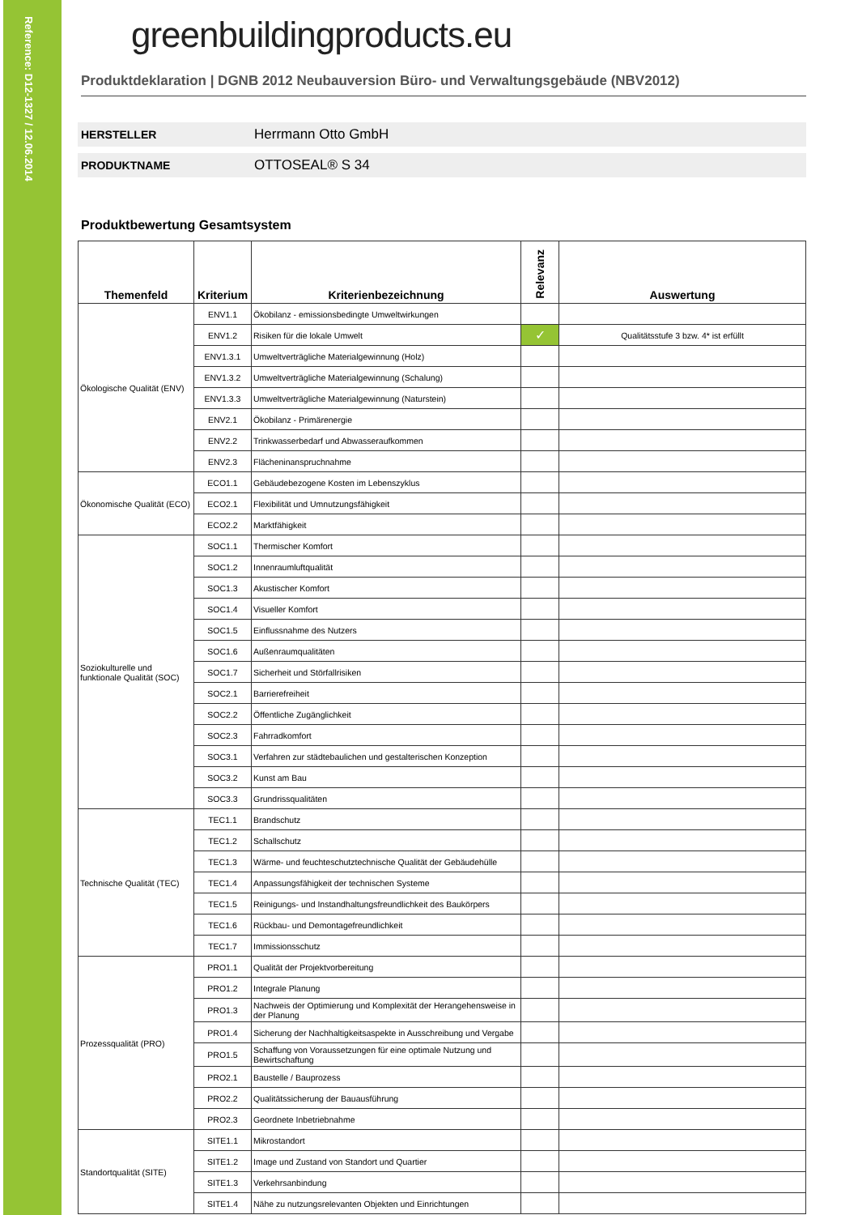Reference: D12-1327 / 12.06.2014
greenbuildingproducts.eu
Produktdeklaration | DGNB 2012 Neubauversion Büro- und Verwaltungsgebäude (NBV2012)
HERSTELLER Herrmann Otto GmbH
PRODUKTNAME OTTOSEAL® S 34
Produktbewertung Gesamtsystem
| Themenfeld | Kriterium | Kriterienbezeichnung | Relevanz | Auswertung |
| --- | --- | --- | --- | --- |
| Ökologische Qualität (ENV) | ENV1.1 | Ökobilanz - emissionsbedingte Umweltwirkungen | | |
| | ENV1.2 | Risiken für die lokale Umwelt | ✓ | Qualitätsstufe 3 bzw. 4* ist erfüllt |
| | ENV1.3.1 | Umweltverträgliche Materialgewinnung (Holz) | | |
| | ENV1.3.2 | Umweltverträgliche Materialgewinnung (Schalung) | | |
| | ENV1.3.3 | Umweltverträgliche Materialgewinnung (Naturstein) | | |
| | ENV2.1 | Ökobilanz - Primärenergie | | |
| | ENV2.2 | Trinkwasserbedarf und Abwasseraufkommen | | |
| | ENV2.3 | Flächeninanspruchnahme | | |
| Ökonomische Qualität (ECO) | ECO1.1 | Gebäudebezogene Kosten im Lebenszyklus | | |
| | ECO2.1 | Flexibilität und Umnutzungsfähigkeit | | |
| | ECO2.2 | Marktfähigkeit | | |
| Soziokulturelle und funktionale Qualität (SOC) | SOC1.1 | Thermischer Komfort | | |
| | SOC1.2 | Innenraumluftqualität | | |
| | SOC1.3 | Akustischer Komfort | | |
| | SOC1.4 | Visueller Komfort | | |
| | SOC1.5 | Einflussnahme des Nutzers | | |
| | SOC1.6 | Außenraumqualitäten | | |
| | SOC1.7 | Sicherheit und Störfallrisiken | | |
| | SOC2.1 | Barrierefreiheit | | |
| | SOC2.2 | Öffentliche Zugänglichkeit | | |
| | SOC2.3 | Fahrradkomfort | | |
| | SOC3.1 | Verfahren zur städtebaulichen und gestalterischen Konzeption | | |
| | SOC3.2 | Kunst am Bau | | |
| | SOC3.3 | Grundrissqualitäten | | |
| Technische Qualität (TEC) | TEC1.1 | Brandschutz | | |
| | TEC1.2 | Schallschutz | | |
| | TEC1.3 | Wärme- und feuchteschutztechnische Qualität der Gebäudehülle | | |
| | TEC1.4 | Anpassungsfähigkeit der technischen Systeme | | |
| | TEC1.5 | Reinigungs- und Instandhaltungsfreundlichkeit des Baukörpers | | |
| | TEC1.6 | Rückbau- und Demontagefreundlichkeit | | |
| | TEC1.7 | Immissionsschutz | | |
| Prozessqualität (PRO) | PRO1.1 | Qualität der Projektvorbereitung | | |
| | PRO1.2 | Integrale Planung | | |
| | PRO1.3 | Nachweis der Optimierung und Komplexität der Herangehensweise in der Planung | | |
| | PRO1.4 | Sicherung der Nachhaltigkeitsaspekte in Ausschreibung und Vergabe | | |
| | PRO1.5 | Schaffung von Voraussetzungen für eine optimale Nutzung und Bewirtschaftung | | |
| | PRO2.1 | Baustelle / Bauprozess | | |
| | PRO2.2 | Qualitätssicherung der Bauausführung | | |
| | PRO2.3 | Geordnete Inbetriebnahme | | |
| Standortqualität (SITE) | SITE1.1 | Mikrostandort | | |
| | SITE1.2 | Image und Zustand von Standort und Quartier | | |
| | SITE1.3 | Verkehrsanbindung | | |
| | SITE1.4 | Nähe zu nutzungsrelevanten Objekten und Einrichtungen | | |